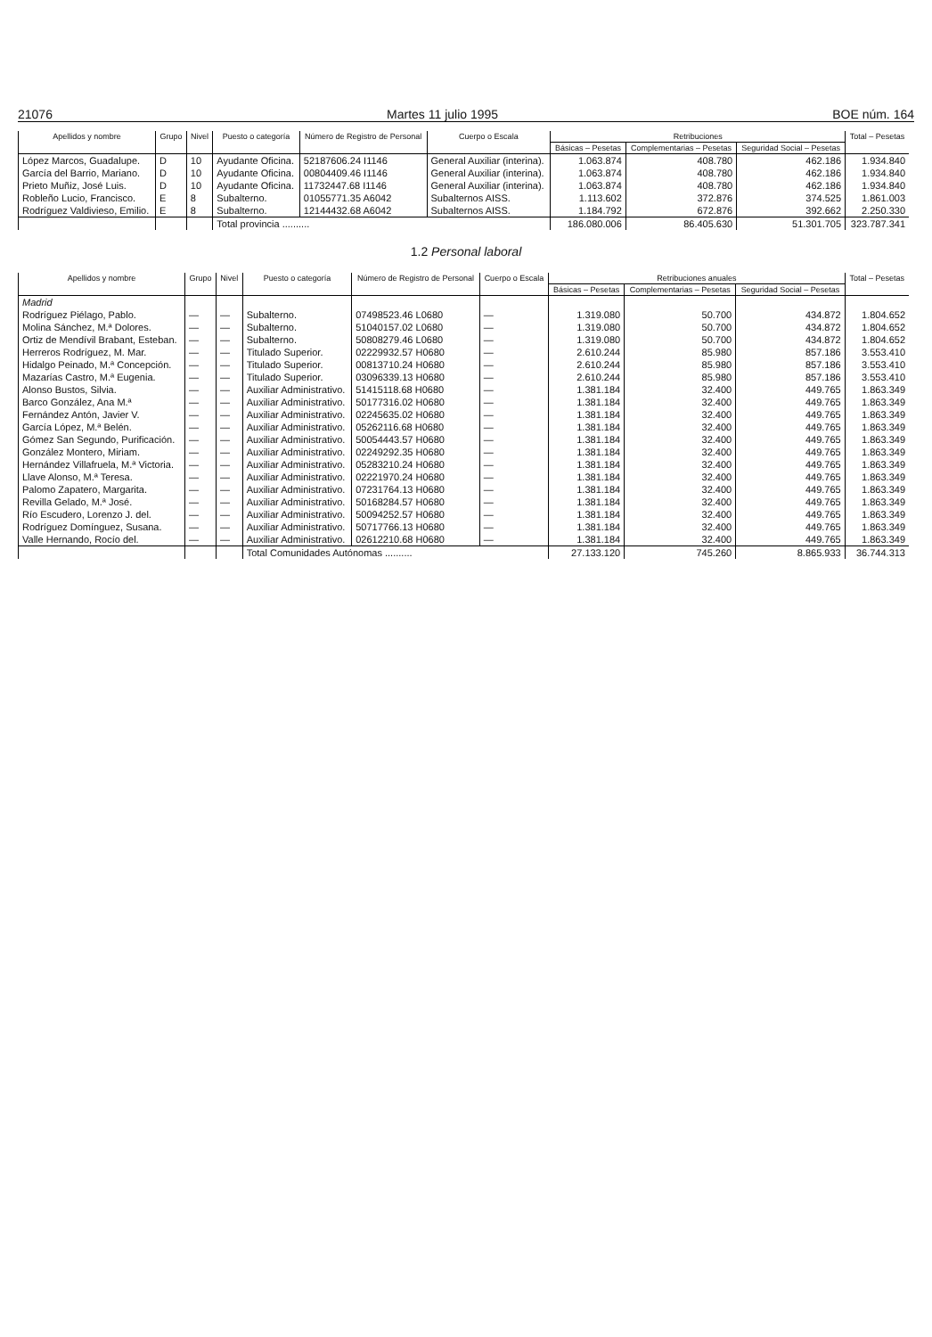21076 Martes 11 julio 1995 BOE núm. 164
| Apellidos y nombre | Grupo | Nivel | Puesto o categoría | Número de Registro de Personal | Cuerpo o Escala | Retribuciones | | | Total – Pesetas |
| --- | --- | --- | --- | --- | --- | --- | --- | --- | --- |
| | | | | | | Básicas – Pesetas | Complementarias – Pesetas | Seguridad Social – Pesetas | |
| López Marcos, Guadalupe. | D | 10 | Ayudante Oficina. | 52187606.24 I1146 | General Auxiliar (interina). | 1.063.874 | 408.780 | 462.186 | 1.934.840 |
| García del Barrio, Mariano. | D | 10 | Ayudante Oficina. | 00804409.46 I1146 | General Auxiliar (interina). | 1.063.874 | 408.780 | 462.186 | 1.934.840 |
| Prieto Muñiz, José Luis. | D | 10 | Ayudante Oficina. | 11732447.68 I1146 | General Auxiliar (interina). | 1.063.874 | 408.780 | 462.186 | 1.934.840 |
| Robleño Lucio, Francisco. | E | 8 | Subalterno. | 01055771.35 A6042 | Subalternos AISS. | 1.113.602 | 372.876 | 374.525 | 1.861.003 |
| Rodríguez Valdivieso, Emilio. | E | 8 | Subalterno. | 12144432.68 A6042 | Subalternos AISS. | 1.184.792 | 672.876 | 392.662 | 2.250.330 |
| | | | Total provincia .......... | | | 186.080.006 | 86.405.630 | 51.301.705 | 323.787.341 |
1.2 Personal laboral
| Apellidos y nombre | Grupo | Nivel | Puesto o categoría | Número de Registro de Personal | Cuerpo o Escala | Retribuciones anuales | | | Total – Pesetas |
| --- | --- | --- | --- | --- | --- | --- | --- | --- | --- |
| | | | | | | Básicas – Pesetas | Complementarias – Pesetas | Seguridad Social – Pesetas | |
| Madrid | | | | | | | | | |
| Rodríguez Piélago, Pablo. | — | — | Subalterno. | 07498523.46 L0680 | — | 1.319.080 | 50.700 | 434.872 | 1.804.652 |
| Molina Sánchez, M.ª Dolores. | — | — | Subalterno. | 51040157.02 L0680 | — | 1.319.080 | 50.700 | 434.872 | 1.804.652 |
| Ortiz de Mendívil Brabant, Esteban. | — | — | Subalterno. | 50808279.46 L0680 | — | 1.319.080 | 50.700 | 434.872 | 1.804.652 |
| Herreros Rodríguez, M. Mar. | — | — | Titulado Superior. | 02229932.57 H0680 | — | 2.610.244 | 85.980 | 857.186 | 3.553.410 |
| Hidalgo Peinado, M.ª Concepción. | — | — | Titulado Superior. | 00813710.24 H0680 | — | 2.610.244 | 85.980 | 857.186 | 3.553.410 |
| Mazarías Castro, M.ª Eugenia. | — | — | Titulado Superior. | 03096339.13 H0680 | — | 2.610.244 | 85.980 | 857.186 | 3.553.410 |
| Alonso Bustos, Silvia. | — | — | Auxiliar Administrativo. | 51415118.68 H0680 | — | 1.381.184 | 32.400 | 449.765 | 1.863.349 |
| Barco González, Ana M.ª | — | — | Auxiliar Administrativo. | 50177316.02 H0680 | — | 1.381.184 | 32.400 | 449.765 | 1.863.349 |
| Fernández Antón, Javier V. | — | — | Auxiliar Administrativo. | 02245635.02 H0680 | — | 1.381.184 | 32.400 | 449.765 | 1.863.349 |
| García López, M.ª Belén. | — | — | Auxiliar Administrativo. | 05262116.68 H0680 | — | 1.381.184 | 32.400 | 449.765 | 1.863.349 |
| Gómez San Segundo, Purificación. | — | — | Auxiliar Administrativo. | 50054443.57 H0680 | — | 1.381.184 | 32.400 | 449.765 | 1.863.349 |
| González Montero, Miriam. | — | — | Auxiliar Administrativo. | 02249292.35 H0680 | — | 1.381.184 | 32.400 | 449.765 | 1.863.349 |
| Hernández Villafruela, M.ª Victoria. | — | — | Auxiliar Administrativo. | 05283210.24 H0680 | — | 1.381.184 | 32.400 | 449.765 | 1.863.349 |
| Llave Alonso, M.ª Teresa. | — | — | Auxiliar Administrativo. | 02221970.24 H0680 | — | 1.381.184 | 32.400 | 449.765 | 1.863.349 |
| Palomo Zapatero, Margarita. | — | — | Auxiliar Administrativo. | 07231764.13 H0680 | — | 1.381.184 | 32.400 | 449.765 | 1.863.349 |
| Revilla Gelado, M.ª José. | — | — | Auxiliar Administrativo. | 50168284.57 H0680 | — | 1.381.184 | 32.400 | 449.765 | 1.863.349 |
| Río Escudero, Lorenzo J. del. | — | — | Auxiliar Administrativo. | 50094252.57 H0680 | — | 1.381.184 | 32.400 | 449.765 | 1.863.349 |
| Rodríguez Domínguez, Susana. | — | — | Auxiliar Administrativo. | 50717766.13 H0680 | — | 1.381.184 | 32.400 | 449.765 | 1.863.349 |
| Valle Hernando, Rocío del. | — | — | Auxiliar Administrativo. | 02612210.68 H0680 | — | 1.381.184 | 32.400 | 449.765 | 1.863.349 |
| | | | Total Comunidades Autónomas .......... | | | 27.133.120 | 745.260 | 8.865.933 | 36.744.313 |